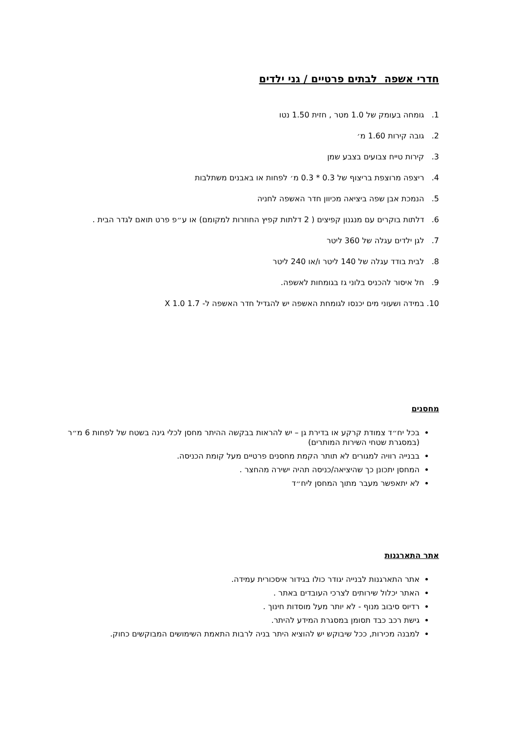חדרי אשפה לבתים פרטיים / גני ילדים
1. גומחה בעומק של 1.0 מטר , חזית 1.50 נטו
2. גובה קירות 1.60 מ׳
3. קירות טייח צבועים בצבע שמן
4. ריצפה מרוצפת בריצוף של 0.3 * 0.3 מ׳ לפחות או באבנים משתלבות
5. הנמכת אבן שפה ביציאה מכיוון חדר האשפה לחניה
6. דלתות בוקרים עם מנגנון קפיצים ( 2 דלתות קפיץ החוזרות למקומם) או ע״פ פרט תואם לגדר הבית .
7. לגן ילדים עגלה של 360 ליטר
8. לבית בודד עגלה של 140 ליטר ו/או 240 ליטר
9. חל איסור להכניס בלוני גז בגומחות לאשפה.
10. במידה ושעוני מים יכנסו לגומחת האשפה יש להגדיל חדר האשפה ל- 1.7 X 1.0
מחסנים
בכל יח״ד צמודת קרקע או בדירת גן – יש להראות בבקשה ההיתר מחסן לכלי גינה בשטח של לפחות 6 מ״ר (במסגרת שטחי השירות המותרים)
בבנייה רוויה למגורים לא תותר הקמת מחסנים פרטיים מעל קומת הכניסה.
המחסן יתכונן כך שהיציאה/כניסה תהיה ישירה מהחצר .
לא יתאפשר מעבר מתוך המחסן ליח״ד
אתר התארגנות
אתר התארגנות לבנייה יגודר כולו בגידור איסכורית עמידה.
האתר יכלול שירותים לצרכי העובדים באתר .
רדיוס סיבוב מנוף - לא יותר מעל מוסדות חינוך .
גישת רכב כבד תסומן במסגרת המידע להיתר.
למבנה מכירות, ככל שיבוקש יש להוציא היתר בניה לרבות התאמת השימושים המבוקשים כחוק.